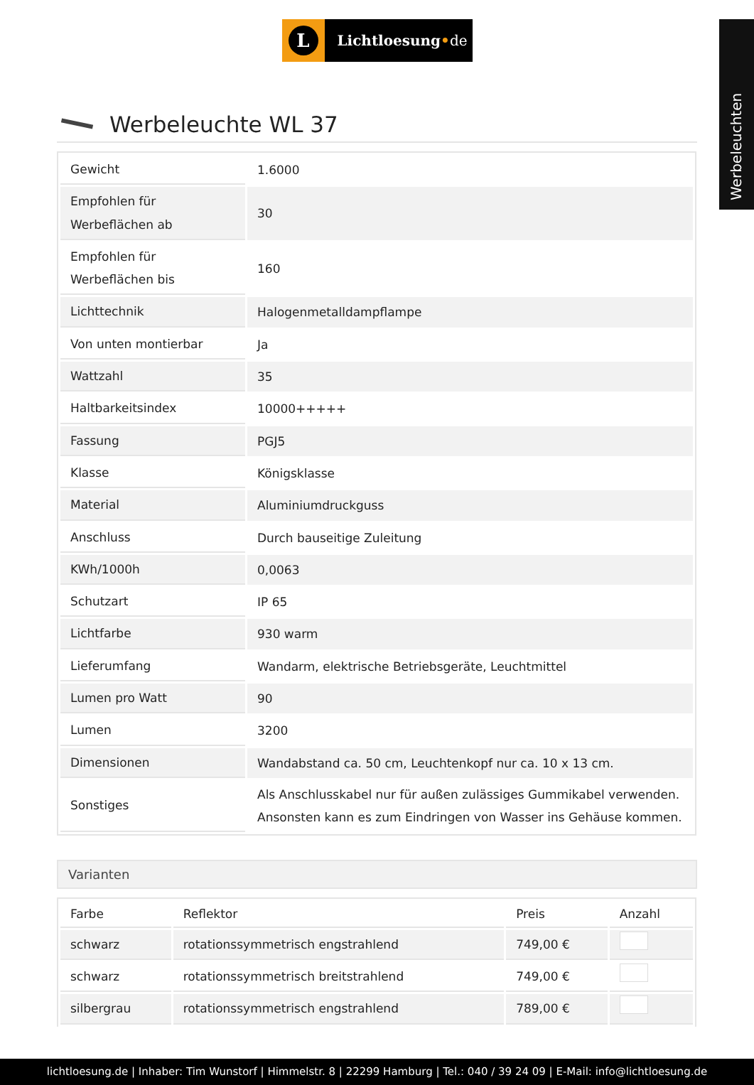Werbeleuchten
L
Lichtloesung•de
Werbeleuchte WL 37
| Gewicht | 1.6000 |
| Empfohlen für Werbeflächen ab | 30 |
| Empfohlen für Werbeflächen bis | 160 |
| Lichttechnik | Halogenmetalldampflampe |
| Von unten montierbar | Ja |
| Wattzahl | 35 |
| Haltbarkeitsindex | 10000+++++ |
| Fassung | PGJ5 |
| Klasse | Königsklasse |
| Material | Aluminiumdruckguss |
| Anschluss | Durch bauseitige Zuleitung |
| KWh/1000h | 0,0063 |
| Schutzart | IP 65 |
| Lichtfarbe | 930 warm |
| Lieferumfang | Wandarm, elektrische Betriebsgeräte, Leuchtmittel |
| Lumen pro Watt | 90 |
| Lumen | 3200 |
| Dimensionen | Wandabstand ca. 50 cm, Leuchtenkopf nur ca. 10 x 13 cm. |
| Sonstiges | Als Anschlusskabel nur für außen zulässiges Gummikabel verwenden. Ansonsten kann es zum Eindringen von Wasser ins Gehäuse kommen. |
Varianten
| Farbe | Reflektor | Preis | Anzahl |
| --- | --- | --- | --- |
| schwarz | rotationssymmetrisch engstrahlend | 749,00 € | |
| schwarz | rotationssymmetrisch breitstrahlend | 749,00 € | |
| silbergrau | rotationssymmetrisch engstrahlend | 789,00 € | |
lichtloesung.de | Inhaber: Tim Wunstorf | Himmelstr. 8 | 22299 Hamburg | Tel.: 040 / 39 24 09 | E-Mail: info@lichtloesung.de